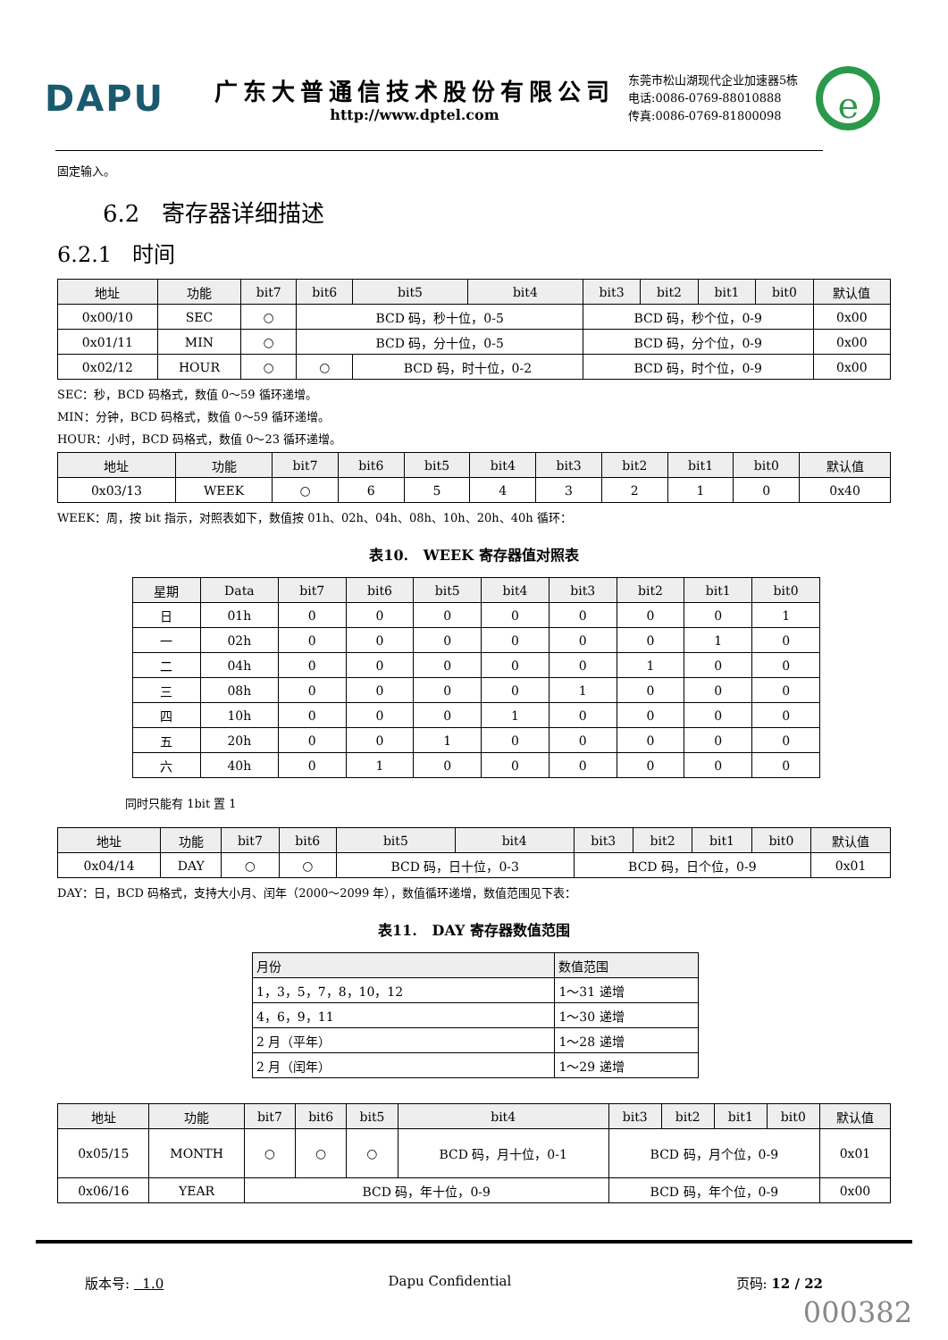DAPU
广东大普通信技术股份有限公司
http://www.dptel.com
东莞市松山湖现代企业加速器5栋
电话:0086-0769-88010888
传真:0086-0769-81800098
e
固定输入。
6.2 寄存器详细描述
6.2.1 时间
| 地址 | 功能 | bit7 | bit6 | bit5 | bit4 | bit3 | bit2 | bit1 | bit0 | 默认值 |
| --- | --- | --- | --- | --- | --- | --- | --- | --- | --- | --- |
| 0x00/10 | SEC | ○ | BCD 码，秒十位，0-5 | | | BCD 码，秒个位，0-9 | | | | 0x00 |
| 0x01/11 | MIN | ○ | BCD 码，分十位，0-5 | | | BCD 码，分个位，0-9 | | | | 0x00 |
| 0x02/12 | HOUR | ○ | ○ | BCD 码，时十位，0-2 | | BCD 码，时个位，0-9 | | | | 0x00 |
SEC：秒，BCD 码格式，数值 0～59 循环递增。
MIN：分钟，BCD 码格式，数值 0～59 循环递增。
HOUR：小时，BCD 码格式，数值 0～23 循环递增。
| 地址 | 功能 | bit7 | bit6 | bit5 | bit4 | bit3 | bit2 | bit1 | bit0 | 默认值 |
| --- | --- | --- | --- | --- | --- | --- | --- | --- | --- | --- |
| 0x03/13 | WEEK | ○ | 6 | 5 | 4 | 3 | 2 | 1 | 0 | 0x40 |
WEEK：周，按 bit 指示，对照表如下，数值按 01h、02h、04h、08h、10h、20h、40h 循环：
表10. WEEK 寄存器值对照表
| 星期 | Data | bit7 | bit6 | bit5 | bit4 | bit3 | bit2 | bit1 | bit0 |
| --- | --- | --- | --- | --- | --- | --- | --- | --- | --- |
| 日 | 01h | 0 | 0 | 0 | 0 | 0 | 0 | 0 | 1 |
| 一 | 02h | 0 | 0 | 0 | 0 | 0 | 0 | 1 | 0 |
| 二 | 04h | 0 | 0 | 0 | 0 | 0 | 1 | 0 | 0 |
| 三 | 08h | 0 | 0 | 0 | 0 | 1 | 0 | 0 | 0 |
| 四 | 10h | 0 | 0 | 0 | 1 | 0 | 0 | 0 | 0 |
| 五 | 20h | 0 | 0 | 1 | 0 | 0 | 0 | 0 | 0 |
| 六 | 40h | 0 | 1 | 0 | 0 | 0 | 0 | 0 | 0 |
同时只能有 1bit 置 1
| 地址 | 功能 | bit7 | bit6 | bit5 | bit4 | bit3 | bit2 | bit1 | bit0 | 默认值 |
| --- | --- | --- | --- | --- | --- | --- | --- | --- | --- | --- |
| 0x04/14 | DAY | ○ | ○ | BCD 码，日十位，0-3 | | BCD 码，日个位，0-9 | | | | 0x01 |
DAY：日，BCD 码格式，支持大小月、闰年（2000～2099 年），数值循环递增，数值范围见下表：
表11. DAY 寄存器数值范围
| 月份 | 数值范围 |
| --- | --- |
| 1，3，5，7，8，10，12 | 1～31 递增 |
| 4，6，9，11 | 1～30 递增 |
| 2 月（平年） | 1～28 递增 |
| 2 月（闰年） | 1～29 递增 |
| 地址 | 功能 | bit7 | bit6 | bit5 | bit4 | bit3 | bit2 | bit1 | bit0 | 默认值 |
| --- | --- | --- | --- | --- | --- | --- | --- | --- | --- | --- |
| 0x05/15 | MONTH | ○ | ○ | ○ | BCD 码，月十位，0-1 | BCD 码，月个位，0-9 | | | | 0x01 |
| 0x06/16 | YEAR | BCD 码，年十位，0-9 | | | | BCD 码，年个位，0-9 | | | | 0x00 |
版本号: 1.0 Dapu Confidential 页码: 12 / 22
000382